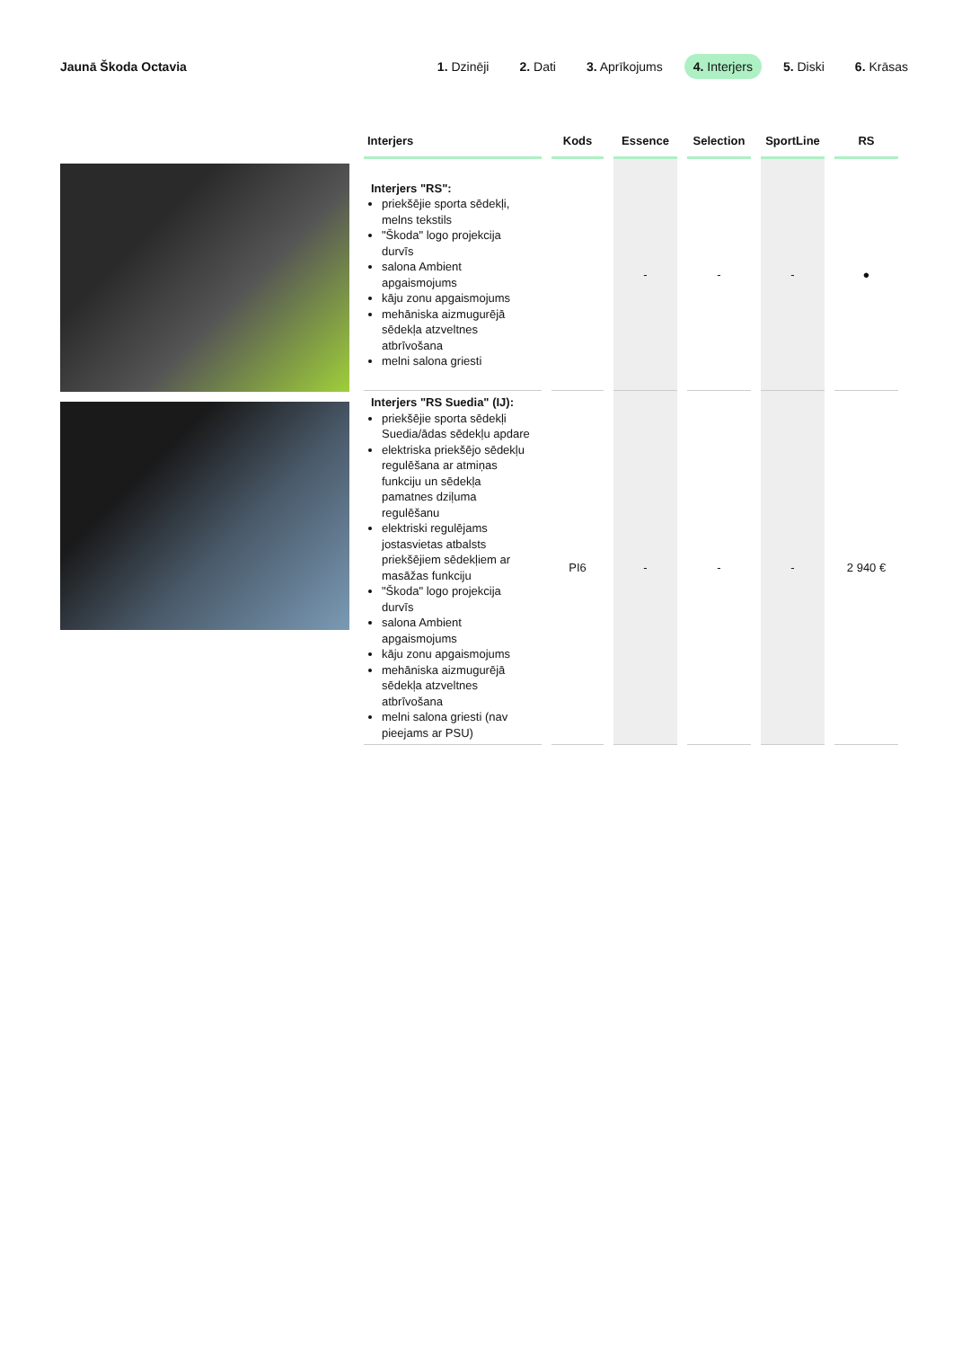Jaunā Škoda Octavia
1. Dzinēji 2. Dati 3. Aprīkojums 4. Interjers 5. Diski 6. Krāsas
| Interjers | Kods | Essence | Selection | SportLine | RS |
| --- | --- | --- | --- | --- | --- |
| Interjers "RS": priekšējie sporta sēdekļi, melns tekstils "Škoda" logo projekcija durvīs salona Ambient apgaismojums kāju zonu apgaismojums mehāniska aizmugurējā sēdekļa atzveltnes atbrīvošana melni salona griesti | | - | - | - | ● |
| Interjers "RS Suedia" (IJ): priekšējie sporta sēdekļi Suedia/ādas sēdekļu apdare elektriska priekšējo sēdekļu regulēšana ar atmiņas funkciju un sēdekļa pamatnes dziļuma regulēšanu elektriski regulējams jostasvietas atbalsts priekšējiem sēdekļiem ar masāžas funkciju "Škoda" logo projekcija durvīs salona Ambient apgaismojums kāju zonu apgaismojums mehāniska aizmugurējā sēdekļa atzveltnes atbrīvošana melni salona griesti (nav pieejams ar PSU) | PI6 | - | - | - | 2 940 € |